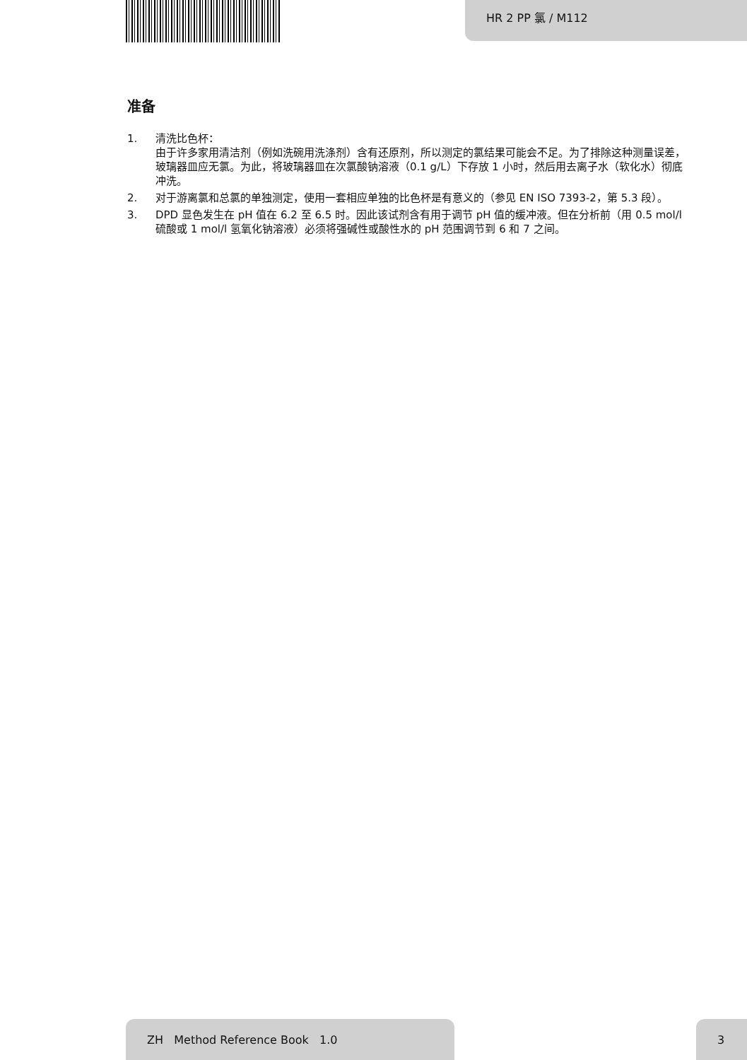HR 2 PP 氯 / M112
准备
1. 清洗比色杯：
由于许多家用清洁剂（例如洗碗用洗涤剂）含有还原剂，所以测定的氯结果可能会不足。为了排除这种测量误差，玻璃器皿应无氯。为此，将玻璃器皿在次氯酸钠溶液（0.1 g/L）下存放 1 小时，然后用去离子水（软化水）彻底冲洗。
2. 对于游离氯和总氯的单独测定，使用一套相应单独的比色杯是有意义的（参见 EN ISO 7393-2，第 5.3 段）。
3. DPD 显色发生在 pH 值在 6.2 至 6.5 时。因此该试剂含有用于调节 pH 值的缓冲液。但在分析前（用 0.5 mol/l 硫酸或 1 mol/l 氢氧化钠溶液）必须将强碱性或酸性水的 pH 范围调节到 6 和 7 之间。
ZH Method Reference Book 1.0 3